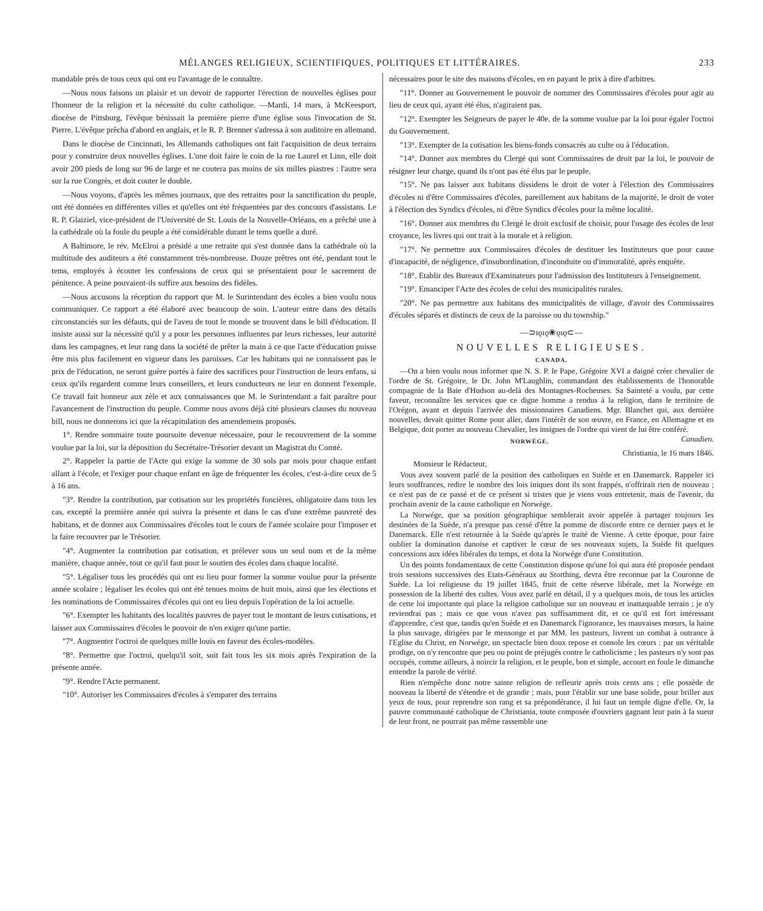MÉLANGES RELIGIEUX, SCIENTIFIQUES, POLITIQUES ET LITTÉRAIRES. 233
mandable près de tous ceux qui ont eu l'avantage de le connaître.
—Nous nous faisons un plaisir et un devoir de rapporter l'érection de nouvelles églises pour l'honneur de la religion et la nécessité du culte catholique. —Mardi, 14 mars, à McKeesport, diocèse de Pittsburg, l'évêque bénissait la première pierre d'une église sous l'invocation de St. Pierre. L'évêque prêcha d'abord en anglais, et le R. P. Brenner s'adressa à son auditoire en allemand.
Dans le diocèse de Cincinnati, les Allemands catholiques ont fait l'acquisition de deux terrains pour y construire deux nouvelles églises. L'une doit faire le coin de la rue Laurel et Linn, elle doit avoir 200 pieds de long sur 96 de large et ne coutera pas moins de six milles piastres : l'autre sera sur la rue Congrès, et doit couter le double.
—Nous voyons, d'après les mêmes journaux, que des retraites pour la sanctification du peuple, ont été données en différentes villes et qu'elles ont été fréquentées par des concours d'assistans. Le R. P. Glaiziel, vice-président de l'Université de St. Louis de la Nouvelle-Orléans, en a prêché une à la cathédrale où la foule du peuple a été considérable durant le tems quelle a duré.
A Baltimore, le rév. McElroi a présidé a une retraite qui s'est donnée dans la cathédrale où la multitude des auditeurs a été constamment très-nombreuse. Douze prêtres ont été, pendant tout le tems, employés à écouter les confessions de ceux qui se présentaient pour le sacrement de pénitence. A peine pouvaient-ils suffire aux besoins des fidèles.
—Nous accusons la réception du rapport que M. le Surintendant des écoles a bien voulu nous communiquer. Ce rapport a été élaboré avec beaucoup de soin. L'auteur entre dans des détails circonstanciés sur les défauts, qui de l'aveu de tout le monde se trouvent dans le bill d'éducation. Il insiste aussi sur la nécessité qu'il y a pour les personnes influentes par leurs richesses, leur autorité dans les campagnes, et leur rang dans la société de prêter la main à ce que l'acte d'éducation puisse être mis plus facilement en vigueur dans les paroisses. Car les habitans qui ne connaissent pas le prix de l'éducation, ne seront guère portés à faire des sacrifices pour l'instruction de leurs enfans, si ceux qu'ils regardent comme leurs conseillers, et leurs conducteurs ne leur en donnent l'exemple. Ce travail fait honneur aux zèle et aux connaissances que M. le Surintendant a fait paraître pour l'avancement de l'instruction du peuple. Comme nous avons déjà cité plusieurs clauses du nouveau bill, nous ne donnerons ici que la récapitulation des amendemens proposés.
1°. Rendre sommaire toute poursuite devenue nécessaire, pour le recouvrement de la somme voulue par la loi, sur la déposition du Secrétaire-Trésorier devant un Magistrat du Comté.
2°. Rappeler la partie de l'Acte qui exige la somme de 30 sols par mois pour chaque enfant allant à l'école, et l'exiger pour chaque enfant en âge de fréquenter les écoles, c'est-à-dire ceux de 5 à 16 ans.
"3°. Rendre la contribution, par cotisation sur les propriétés foncières, obligatoire dans tous les cas, excepté la première année qui suivra la présente et dans le cas d'une extrême pauvreté des habitans, et de donner aux Commissaires d'écoles tout le cours de l'année scolaire pour l'imposer et la faire recouvrer par le Trésorier.
"4°. Augmenter la contribution par cotisation, et prélever sous un seul nom et de la même manière, chaque année, tout ce qu'il faut pour le soutien des écoles dans chaque localité.
"5°. Légaliser tous les procédés qui ont eu lieu pour former la somme voulue pour la présente année scolaire ; légaliser les écoles qui ont été tenues moins de huit mois, ainsi que les élections et les nominations de Commissaires d'écoles qui ont eu lieu depuis l'opération de la loi actuelle.
"6°. Exempter les habitants des localités pauvres de payer tout le montant de leurs cotisations, et laisser aux Commissaires d'écoles le pouvoir de n'en exiger qu'une partie.
"7°. Augmenter l'octroi de quelques mille louis en faveur des écoles-modèles.
"8°. Permettre que l'octroi, quelqu'il soit, soit fait tous les six mois après l'expiration de la présente année.
"9°. Rendre l'Acte permanent.
"10°. Autoriser les Commissaires d'écoles à s'emparer des terrains
nécessaires pour le site des maisons d'écoles, en en payant le prix à dire d'arbitres.
"11°. Donner au Gouvernement le pouvoir de nommer des Commissaires d'écoles pour agir au lieu de ceux qui, ayant été élus, n'agiraient pas.
"12°. Exempter les Seigneurs de payer le 40e. de la somme voulue par la loi pour égaler l'octroi du Gouvernement.
"13°. Exempter de la cotisation les biens-fonds consacrés au culte ou à l'éducation.
"14°. Donner aux membres du Clergé qui sont Commissaires de droit par la loi, le pouvoir de résigner leur charge, quand ils n'ont pas été élus par le peuple.
"15°. Ne pas laisser aux habitans dissidens le droit de voter à l'élection des Commissaires d'écoles ni d'être Commissaires d'écoles, pareillement aux habitans de la majorité, le droit de voter à l'élection des Syndics d'écoles, ni d'être Syndics d'écoles pour la même localité.
"16°. Donner aux membres du Clergé le droit exclusif de choisir, pour l'usage des écoles de leur croyance, les livres qui ont trait à la morale et à religion.
"17°. Ne permettre aux Commissaires d'écoles de destituer les Instituteurs que pour cause d'incapacité, de négligence, d'insubordination, d'inconduite ou d'immoralité, après enquête.
"18°. Etablir des Bureaux d'Examinateurs pour l'admission des Instituteurs à l'enseignement.
"19°. Emanciper l'Acte des écoles de celui des municipalités rurales.
"20°. Ne pas permettre aux habitans des municipalités de village, d'avoir des Commissaires d'écoles séparés et distincts de ceux de la paroisse ou du township."
—⊃ıǫıǫ❀ǫıǫ⊂—
NOUVELLES RELIGIEUSES.
CANADA.
—On a bien voulu nous informer que N. S. P. le Pape, Grégoire XVI a daigné créer chevalier de l'ordre de St. Grégoire, le Dr. John M'Laughlin, commandant des établissements de l'honorable compagnie de la Baie d'Hudson au-delà des Montagnes-Rocheuses. Sa Sainteté a voulu, par cette faveur, reconnaître les services que ce digne homme a rendus à la religion, dans le territoire de l'Orégon, avant et depuis l'arrivée des missionnaires Canadiens. Mgr. Blanchet qui, aux dernière nouvelles, devait quitter Rome pour aller, dans l'intérêt de son œuvre, en France, en Allemagne et en Belgique, doit porter au nouveau Chevalier, les insignes de l'ordre qui vient de lui être conféré. Canadien.
NORWÉGE.
Christiania, le 16 mars 1846.
Monsieur le Rédacteur,
Vous avez souvent parlé de la position des catholiques en Suède et en Danemarck. Rappeler ici leurs souffrances, redire le nombre des lois iniques dont ils sont frappés, n'offrirait rien de nouveau ; ce n'est pas de ce passé et de ce présent si tristes que je viens vous entretenir, mais de l'avenir, du prochain avenir de la cause catholique en Norwége.
La Norwége, que sa position géographique semblerait avoir appelée à partager toujours les destinées de la Suède, n'a presque pas cessé d'être la pomme de discorde entre ce dernier pays et le Danemarck. Elle n'est retournée à la Suède qu'après le traité de Vienne. A cette époque, pour faire oublier la domination danoise et captiver le cœur de ses nouveaux sujets, la Suède fit quelques concessions aux idées libérales du temps, et dota la Norwége d'une Constitution.
Un des points fondamentaux de cette Constitution dispose qu'une loi qui aura été proposée pendant trois sessions successives des Etats-Généraux au Storthing, devra être reconnue par la Couronne de Suède. La loi religieuse du 19 juillet 1845, fruit de cette réserve libérale, met la Norwége en possession de la liberté des cultes. Vous avez parlé en détail, il y a quelques mois, de tous les articles de cette loi importante qui place la religion catholique sur un nouveau et inattaquable terrain ; je n'y reviendrai pas ; mais ce que vous n'avez pas suffisamment dit, et ce qu'il est fort intéressant d'apprendre, c'est que, tandis qu'en Suède et en Danemarck l'ignorance, les mauvaises mœurs, la haine la plus sauvage, dirigées par le mensonge et par MM. les pasteurs, livrent un combat à outrance à l'Eglise du Christ, en Norwége, un spectacle bien doux repose et console les cœurs : par un véritable prodige, on n'y rencontre que peu ou point de préjugés contre le catholicisme ; les pasteurs n'y sont pas occupés, comme ailleurs, à noircir la religion, et le peuple, bon et simple, accourt en foule le dimanche entendre la parole de vérité.
Rien n'empêche donc notre sainte religion de refleurir après trois cents ans ; elle possède de nouveau la liberté de s'étendre et de grandir ; mais, pour l'établir sur une base solide, pour briller aux yeux de tous, pour reprendre son rang et sa prépondérance, il lui faut un temple digne d'elle. Or, la pauvre communauté catholique de Christiania, toute composée d'ouvriers gagnant leur pain à la sueur de leur front, ne pourrait pas même rassemble une